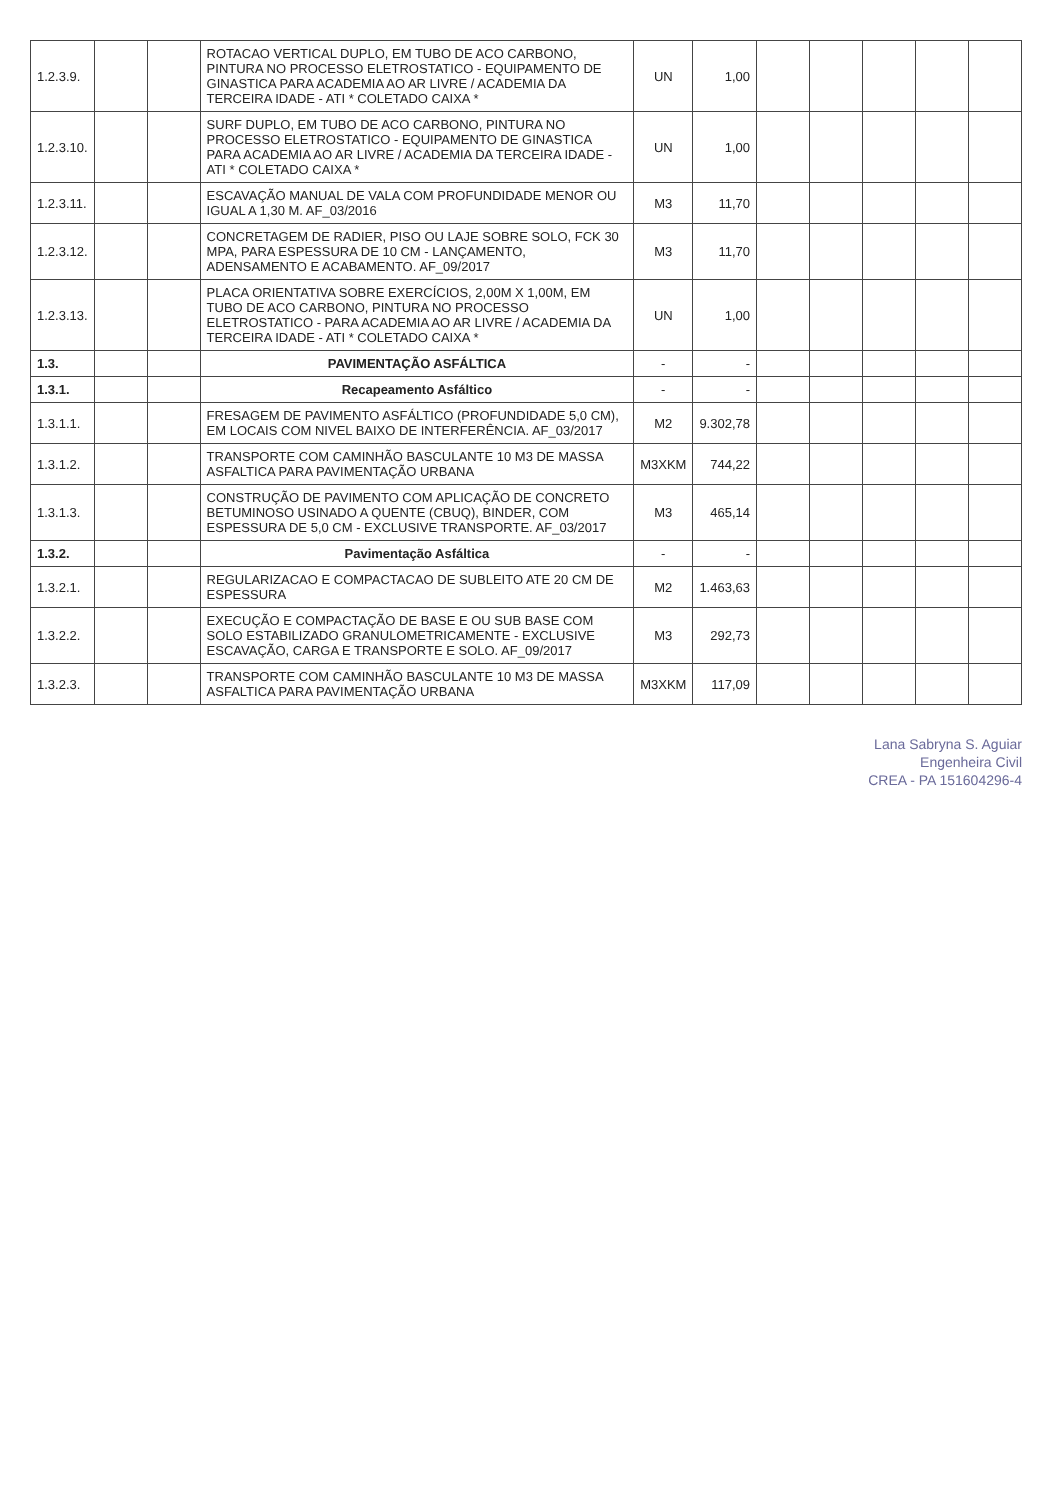| 1.2.3.9. | | | ROTACAO VERTICAL DUPLO, EM TUBO DE ACO CARBONO, PINTURA NO PROCESSO ELETROSTATICO - EQUIPAMENTO DE GINASTICA PARA ACADEMIA AO AR LIVRE / ACADEMIA DA TERCEIRA IDADE - ATI * COLETADO CAIXA * | UN | 1,00 | | | | | |
| 1.2.3.10. | | | SURF DUPLO, EM TUBO DE ACO CARBONO, PINTURA NO PROCESSO ELETROSTATICO - EQUIPAMENTO DE GINASTICA PARA ACADEMIA AO AR LIVRE / ACADEMIA DA TERCEIRA IDADE - ATI * COLETADO CAIXA * | UN | 1,00 | | | | | |
| 1.2.3.11. | | | ESCAVAÇÃO MANUAL DE VALA COM PROFUNDIDADE MENOR OU IGUAL A 1,30 M. AF_03/2016 | M3 | 11,70 | | | | | |
| 1.2.3.12. | | | CONCRETAGEM DE RADIER, PISO OU LAJE SOBRE SOLO, FCK 30 MPA, PARA ESPESSURA DE 10 CM - LANÇAMENTO, ADENSAMENTO E ACABAMENTO. AF_09/2017 | M3 | 11,70 | | | | | |
| 1.2.3.13. | | | PLACA ORIENTATIVA SOBRE EXERCÍCIOS, 2,00M X 1,00M, EM TUBO DE ACO CARBONO, PINTURA NO PROCESSO ELETROSTATICO - PARA ACADEMIA AO AR LIVRE / ACADEMIA DA TERCEIRA IDADE - ATI * COLETADO CAIXA * | UN | 1,00 | | | | | |
| 1.3. | | | PAVIMENTAÇÃO ASFÁLTICA | - | - | | | | | |
| 1.3.1. | | | Recapeamento Asfáltico | - | - | | | | | |
| 1.3.1.1. | | | FRESAGEM DE PAVIMENTO ASFÁLTICO (PROFUNDIDADE 5,0 CM), EM LOCAIS COM NIVEL BAIXO DE INTERFERÊNCIA. AF_03/2017 | M2 | 9.302,78 | | | | | |
| 1.3.1.2. | | | TRANSPORTE COM CAMINHÃO BASCULANTE 10 M3 DE MASSA ASFALTICA PARA PAVIMENTAÇÃO URBANA | M3XKM | 744,22 | | | | | |
| 1.3.1.3. | | | CONSTRUÇÃO DE PAVIMENTO COM APLICAÇÃO DE CONCRETO BETUMINOSO USINADO A QUENTE (CBUQ), BINDER, COM ESPESSURA DE 5,0 CM - EXCLUSIVE TRANSPORTE. AF_03/2017 | M3 | 465,14 | | | | | |
| 1.3.2. | | | Pavimentação Asfáltica | - | - | | | | | |
| 1.3.2.1. | | | REGULARIZACAO E COMPACTACAO DE SUBLEITO ATE 20 CM DE ESPESSURA | M2 | 1.463,63 | | | | | |
| 1.3.2.2. | | | EXECUÇÃO E COMPACTAÇÃO DE BASE E OU SUB BASE COM SOLO ESTABILIZADO GRANULOMETRICAMENTE - EXCLUSIVE ESCAVAÇÃO, CARGA E TRANSPORTE E SOLO. AF_09/2017 | M3 | 292,73 | | | | | |
| 1.3.2.3. | | | TRANSPORTE COM CAMINHÃO BASCULANTE 10 M3 DE MASSA ASFALTICA PARA PAVIMENTAÇÃO URBANA | M3XKM | 117,09 | | | | | |
Lana Sabryna S. Aguiar
Engenheira Civil
CREA - PA 151604296-4